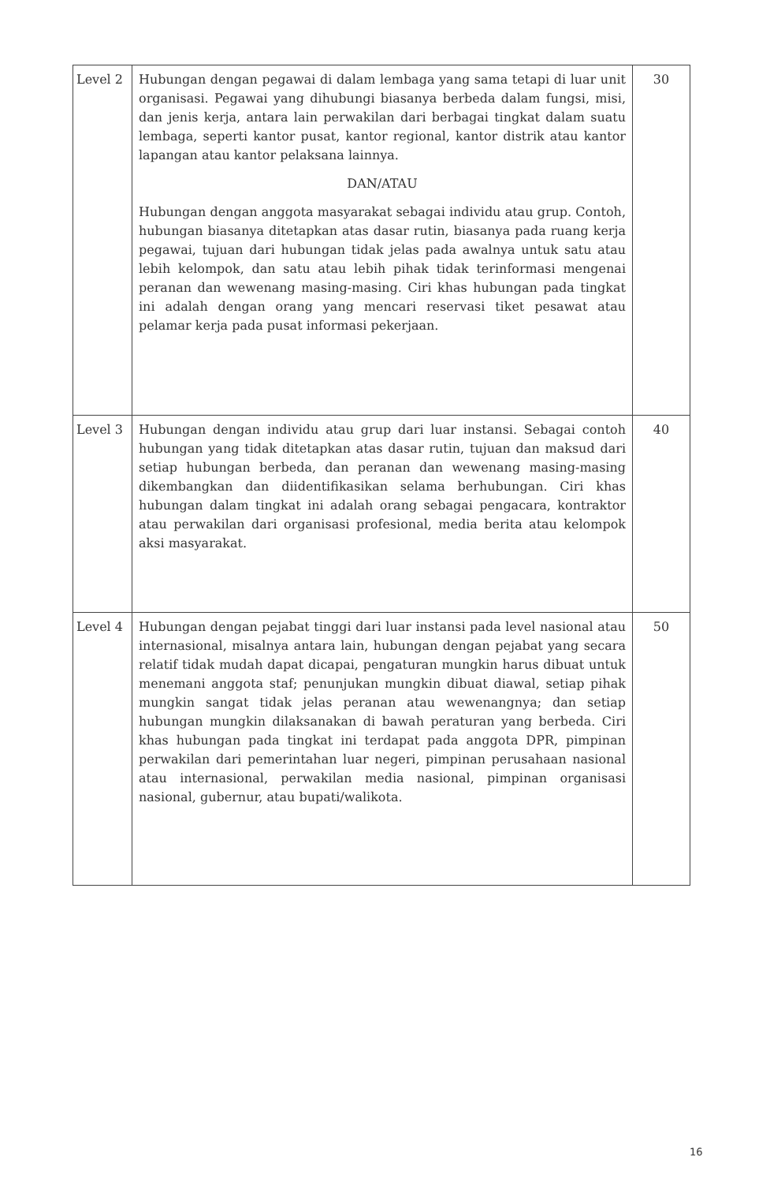| Level 2 | Hubungan dengan pegawai di dalam lembaga yang sama tetapi di luar unit organisasi. Pegawai yang dihubungi biasanya berbeda dalam fungsi, misi, dan jenis kerja, antara lain perwakilan dari berbagai tingkat dalam suatu lembaga, seperti kantor pusat, kantor regional, kantor distrik atau kantor lapangan atau kantor pelaksana lainnya. DAN/ATAU Hubungan dengan anggota masyarakat sebagai individu atau grup. Contoh, hubungan biasanya ditetapkan atas dasar rutin, biasanya pada ruang kerja pegawai, tujuan dari hubungan tidak jelas pada awalnya untuk satu atau lebih kelompok, dan satu atau lebih pihak tidak terinformasi mengenai peranan dan wewenang masing-masing. Ciri khas hubungan pada tingkat ini adalah dengan orang yang mencari reservasi tiket pesawat atau pelamar kerja pada pusat informasi pekerjaan. | 30 |
| Level 3 | Hubungan dengan individu atau grup dari luar instansi. Sebagai contoh hubungan yang tidak ditetapkan atas dasar rutin, tujuan dan maksud dari setiap hubungan berbeda, dan peranan dan wewenang masing-masing dikembangkan dan diidentifikasikan selama berhubungan. Ciri khas hubungan dalam tingkat ini adalah orang sebagai pengacara, kontraktor atau perwakilan dari organisasi profesional, media berita atau kelompok aksi masyarakat. | 40 |
| Level 4 | Hubungan dengan pejabat tinggi dari luar instansi pada level nasional atau internasional, misalnya antara lain, hubungan dengan pejabat yang secara relatif tidak mudah dapat dicapai, pengaturan mungkin harus dibuat untuk menemani anggota staf; penunjukan mungkin dibuat diawal, setiap pihak mungkin sangat tidak jelas peranan atau wewenangnya; dan setiap hubungan mungkin dilaksanakan di bawah peraturan yang berbeda. Ciri khas hubungan pada tingkat ini terdapat pada anggota DPR, pimpinan perwakilan dari pemerintahan luar negeri, pimpinan perusahaan nasional atau internasional, perwakilan media nasional, pimpinan organisasi nasional, gubernur, atau bupati/walikota. | 50 |
16